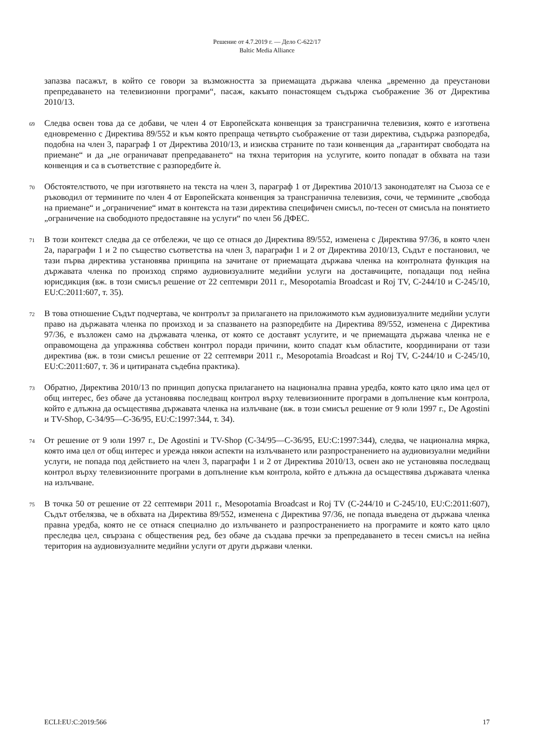Решение от 4.7.2019 г. — Дело C-622/17
Baltic Media Alliance
запазва пасажът, в който се говори за възможността за приемащата държава членка „временно да преустанови препредаването на телевизионни програми“, пасаж, какъвто понастоящем съдържа съображение 36 от Директива 2010/13.
69 Следва освен това да се добави, че член 4 от Европейската конвенция за трансгранична телевизия, която е изготвена едновременно с Директива 89/552 и към която препраща четвърто съображение от тази директива, съдържа разпоредба, подобна на член 3, параграф 1 от Директива 2010/13, и изисква страните по тази конвенция да „гарантират свободата на приемане“ и да „не ограничават препредаването“ на тяхна територия на услугите, които попадат в обхвата на тази конвенция и са в съответствие с разпоредбите ѝ.
70 Обстоятелството, че при изготвянето на текста на член 3, параграф 1 от Директива 2010/13 законодателят на Съюза се е ръководил от термините по член 4 от Европейската конвенция за трансгранична телевизия, сочи, че термините „свобода на приемане“ и „ограничение“ имат в контекста на тази директива специфичен смисъл, по-тесен от смисъла на понятието „ограничение на свободното предоставяне на услуги“ по член 56 ДФЕС.
71 В този контекст следва да се отбележи, че що се отнася до Директива 89/552, изменена с Директива 97/36, в която член 2а, параграфи 1 и 2 по същество съответства на член 3, параграфи 1 и 2 от Директива 2010/13, Съдът е постановил, че тази първа директива установява принципа на зачитане от приемащата държава членка на контролната функция на държавата членка по произход спрямо аудиовизуалните медийни услуги на доставчиците, попадащи под нейна юрисдикция (вж. в този смисъл решение от 22 септември 2011 г., Mesopotamia Broadcast и Roj TV, C-244/10 и C-245/10, EU:C:2011:607, т. 35).
72 В това отношение Съдът подчертава, че контролът за прилагането на приложимото към аудиовизуалните медийни услуги право на държавата членка по произход и за спазването на разпоредбите на Директива 89/552, изменена с Директива 97/36, е възложен само на държавата членка, от която се доставят услугите, и че приемащата държава членка не е оправомощена да упражнява собствен контрол поради причини, които спадат към областите, координирани от тази директива (вж. в този смисъл решение от 22 септември 2011 г., Mesopotamia Broadcast и Roj TV, C-244/10 и C-245/10, EU:C:2011:607, т. 36 и цитираната съдебна практика).
73 Обратно, Директива 2010/13 по принцип допуска прилагането на национална правна уредба, която като цяло има цел от общ интерес, без обаче да установява последващ контрол върху телевизионните програми в допълнение към контрола, който е длъжна да осъществява държавата членка на излъчване (вж. в този смисъл решение от 9 юли 1997 г., De Agostini и TV-Shop, C-34/95—C-36/95, EU:C:1997:344, т. 34).
74 От решение от 9 юли 1997 г., De Agostini и TV-Shop (C-34/95—C-36/95, EU:C:1997:344), следва, че национална мярка, която има цел от общ интерес и урежда някои аспекти на излъчването или разпространението на аудиовизуални медийни услуги, не попада под действието на член 3, параграфи 1 и 2 от Директива 2010/13, освен ако не установява последващ контрол върху телевизионните програми в допълнение към контрола, който е длъжна да осъществява държавата членка на излъчване.
75 В точка 50 от решение от 22 септември 2011 г., Mesopotamia Broadcast и Roj TV (C-244/10 и C-245/10, EU:C:2011:607), Съдът отбелязва, че в обхвата на Директива 89/552, изменена с Директива 97/36, не попада въведена от държава членка правна уредба, която не се отнася специално до излъчването и разпространението на програмите и която като цяло преследва цел, свързана с обществения ред, без обаче да създава пречки за препредаването в тесен смисъл на нейна територия на аудиовизуалните медийни услуги от други държави членки.
ECLI:EU:C:2019:566 17